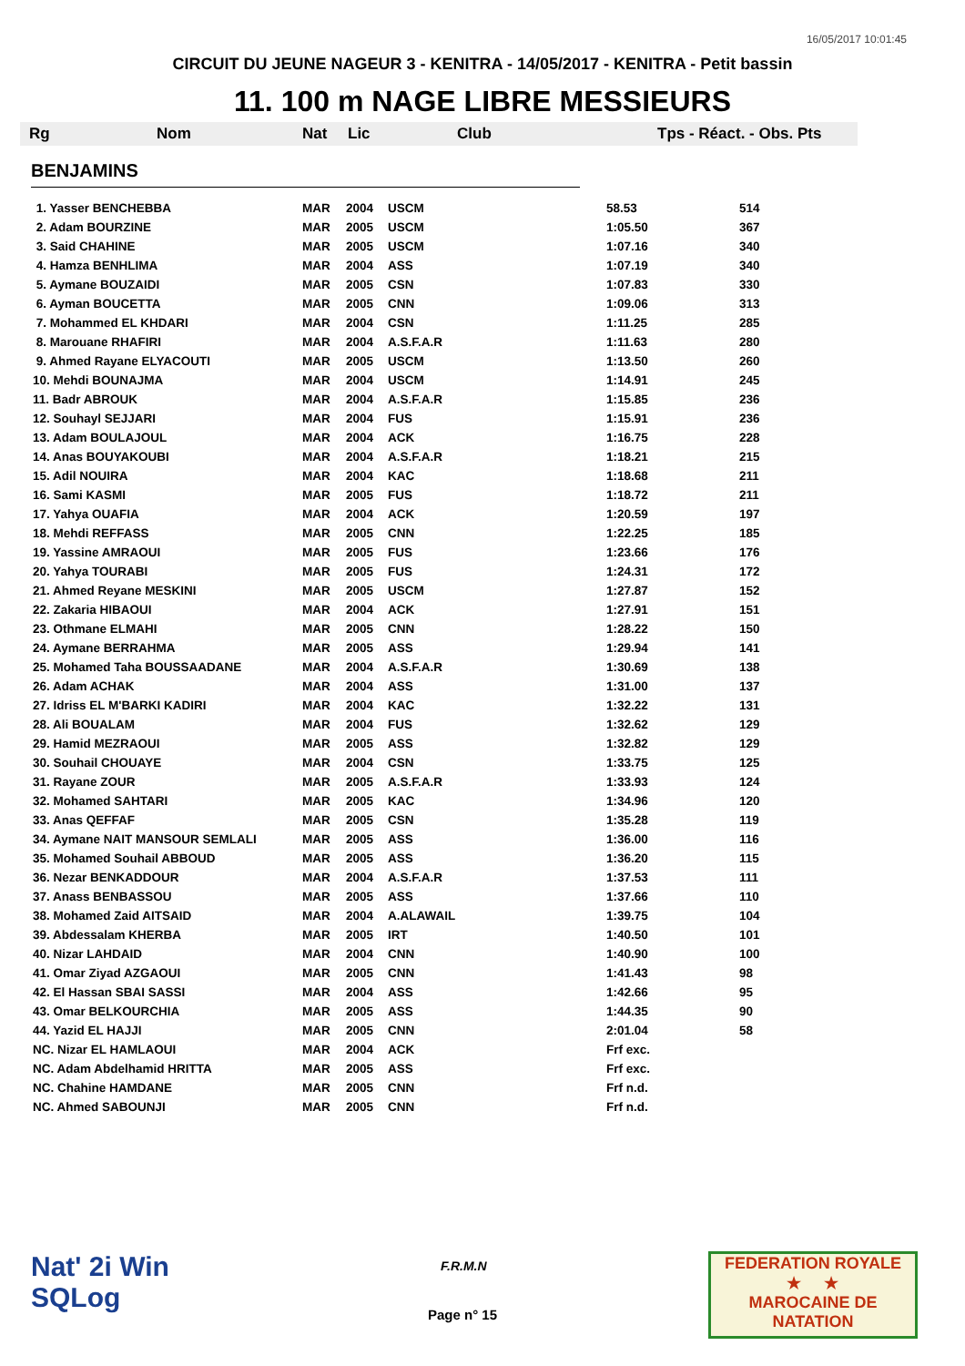16/05/2017 10:01:45
CIRCUIT DU JEUNE NAGEUR 3 - KENITRA - 14/05/2017 - KENITRA - Petit bassin
11. 100 m NAGE LIBRE MESSIEURS
| Rg | Nom | Nat | Lic | Club | Tps - Réact. - Obs. Pts |
BENJAMINS
| 1. Yasser BENCHEBBA | MAR | 2004 | USCM | 58.53 | 514 |
| 2. Adam BOURZINE | MAR | 2005 | USCM | 1:05.50 | 367 |
| 3. Said CHAHINE | MAR | 2005 | USCM | 1:07.16 | 340 |
| 4. Hamza BENHLIMA | MAR | 2004 | ASS | 1:07.19 | 340 |
| 5. Aymane BOUZAIDI | MAR | 2005 | CSN | 1:07.83 | 330 |
| 6. Ayman BOUCETTA | MAR | 2005 | CNN | 1:09.06 | 313 |
| 7. Mohammed EL KHDARI | MAR | 2004 | CSN | 1:11.25 | 285 |
| 8. Marouane RHAFIRI | MAR | 2004 | A.S.F.A.R | 1:11.63 | 280 |
| 9. Ahmed Rayane ELYACOUTI | MAR | 2005 | USCM | 1:13.50 | 260 |
| 10. Mehdi BOUNAJMA | MAR | 2004 | USCM | 1:14.91 | 245 |
| 11. Badr ABROUK | MAR | 2004 | A.S.F.A.R | 1:15.85 | 236 |
| 12. Souhayl SEJJARI | MAR | 2004 | FUS | 1:15.91 | 236 |
| 13. Adam BOULAJOUL | MAR | 2004 | ACK | 1:16.75 | 228 |
| 14. Anas BOUYAKOUBI | MAR | 2004 | A.S.F.A.R | 1:18.21 | 215 |
| 15. Adil NOUIRA | MAR | 2004 | KAC | 1:18.68 | 211 |
| 16. Sami KASMI | MAR | 2005 | FUS | 1:18.72 | 211 |
| 17. Yahya OUAFIA | MAR | 2004 | ACK | 1:20.59 | 197 |
| 18. Mehdi REFFASS | MAR | 2005 | CNN | 1:22.25 | 185 |
| 19. Yassine AMRAOUI | MAR | 2005 | FUS | 1:23.66 | 176 |
| 20. Yahya TOURABI | MAR | 2005 | FUS | 1:24.31 | 172 |
| 21. Ahmed Reyane MESKINI | MAR | 2005 | USCM | 1:27.87 | 152 |
| 22. Zakaria HIBAOUI | MAR | 2004 | ACK | 1:27.91 | 151 |
| 23. Othmane ELMAHI | MAR | 2005 | CNN | 1:28.22 | 150 |
| 24. Aymane BERRAHMA | MAR | 2005 | ASS | 1:29.94 | 141 |
| 25. Mohamed Taha BOUSSAADANE | MAR | 2004 | A.S.F.A.R | 1:30.69 | 138 |
| 26. Adam ACHAK | MAR | 2004 | ASS | 1:31.00 | 137 |
| 27. Idriss EL M'BARKI KADIRI | MAR | 2004 | KAC | 1:32.22 | 131 |
| 28. Ali BOUALAM | MAR | 2004 | FUS | 1:32.62 | 129 |
| 29. Hamid MEZRAOUI | MAR | 2005 | ASS | 1:32.82 | 129 |
| 30. Souhail CHOUAYE | MAR | 2004 | CSN | 1:33.75 | 125 |
| 31. Rayane ZOUR | MAR | 2005 | A.S.F.A.R | 1:33.93 | 124 |
| 32. Mohamed SAHTARI | MAR | 2005 | KAC | 1:34.96 | 120 |
| 33. Anas QEFFAF | MAR | 2005 | CSN | 1:35.28 | 119 |
| 34. Aymane NAIT MANSOUR SEMLALI | MAR | 2005 | ASS | 1:36.00 | 116 |
| 35. Mohamed Souhail ABBOUD | MAR | 2005 | ASS | 1:36.20 | 115 |
| 36. Nezar BENKADDOUR | MAR | 2004 | A.S.F.A.R | 1:37.53 | 111 |
| 37. Anass BENBASSOU | MAR | 2005 | ASS | 1:37.66 | 110 |
| 38. Mohamed Zaid AITSAID | MAR | 2004 | A.ALAWAIL | 1:39.75 | 104 |
| 39. Abdessalam KHERBA | MAR | 2005 | IRT | 1:40.50 | 101 |
| 40. Nizar LAHDAID | MAR | 2004 | CNN | 1:40.90 | 100 |
| 41. Omar Ziyad AZGAOUI | MAR | 2005 | CNN | 1:41.43 | 98 |
| 42. El Hassan SBAI SASSI | MAR | 2004 | ASS | 1:42.66 | 95 |
| 43. Omar BELKOURCHIA | MAR | 2005 | ASS | 1:44.35 | 90 |
| 44. Yazid EL HAJJI | MAR | 2005 | CNN | 2:01.04 | 58 |
| NC. Nizar EL HAMLAOUI | MAR | 2004 | ACK | Frf exc. | |
| NC. Adam Abdelhamid HRITTA | MAR | 2005 | ASS | Frf exc. | |
| NC. Chahine HAMDANE | MAR | 2005 | CNN | Frf n.d. | |
| NC. Ahmed SABOUNJI | MAR | 2005 | CNN | Frf n.d. | |
Nat' 2i Win
SQLog
F.R.M.N
Page n° 15
FEDERATION ROYALE
★ ★
MAROCAINE DE NATATION